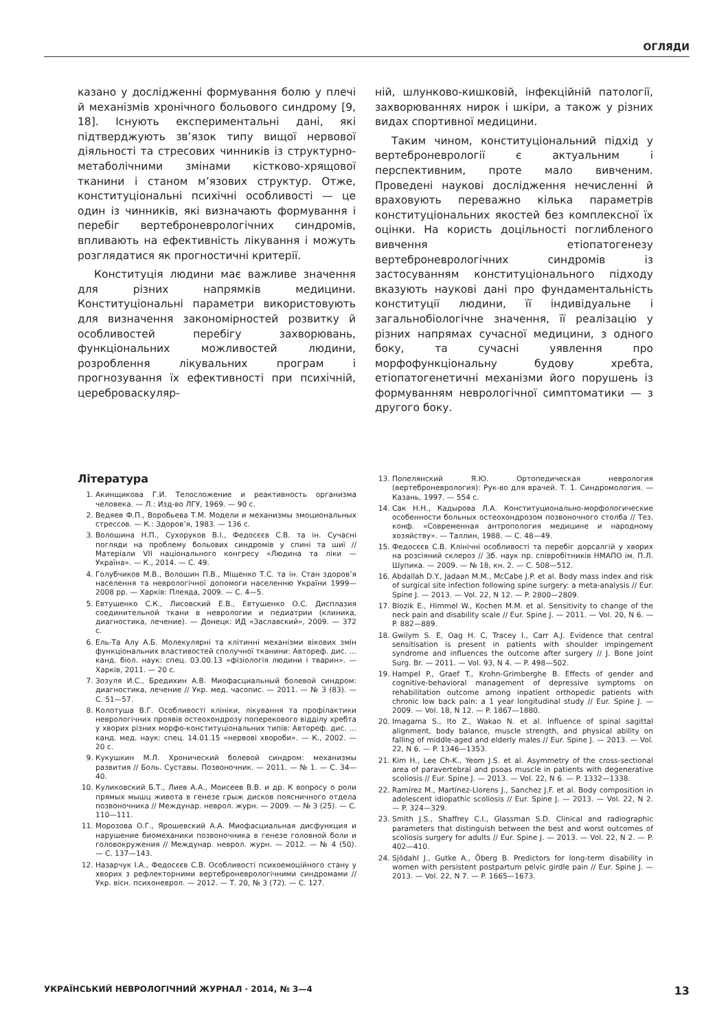ОГЛЯДИ
казано у дослідженні формування болю у плечі й механізмів хронічного больового синдрому [9, 18]. Існують експериментальні дані, які підтверджують зв’язок типу вищої нервової діяльності та стресових чинників із структурно-метаболічними змінами кістково-хрящової тканини і станом м’язових структур. Отже, конституціональні психічні особливості — це один із чинників, які визначають формування і перебіг вертеброневрологічних синдромів, впливають на ефективність лікування і можуть розглядатися як прогностичні критерії.
Конституція людини має важливе значення для різних напрямків медицини. Конституціональні параметри використовують для визначення закономірностей розвитку й особливостей перебігу захворювань, функціональних можливостей людини, розроблення лікувальних програм і прогнозування їх ефективності при психічній, цереброваскуляр-
ній, шлунково-кишковій, інфекційній патології, захворюваннях нирок і шкіри, а також у різних видах спортивної медицини.
Таким чином, конституціональний підхід у вертеброневрології є актуальним і перспективним, проте мало вивченим. Проведені наукові дослідження нечисленні й враховують переважно кілька параметрів конституціональних якостей без комплексної їх оцінки. На користь доцільності поглибленого вивчення етіопатогенезу вертеброневрологічних синдромів із застосуванням конституціонального підходу вказують наукові дані про фундаментальність конституції людини, її індивідуальне і загальнобіологічне значення, її реалізацію у різних напрямах сучасної медицини, з одного боку, та сучасні уявлення про морфофункціональну будову хребта, етіопатогенетичні механізми його порушень із формуванням неврологічної симптоматики — з другого боку.
Література
1. Акинщикова Г.И. Телосложение и реактивность организма человека. — Л.: Изд-во ЛГУ, 1969. — 90 с.
2. Ведяев Ф.П., Воробьева Т.М. Модели и механизмы эмоциональных стрессов. — К.: Здоров’я, 1983. — 136 с.
3. Волошина Н.П., Сухоруков В.І., Федосєєв С.В. та ін. Сучасні погляди на проблему больових синдромів у спині та шиї // Матеріали VII національного конгресу «Людина та ліки — Україна». — К., 2014. — С. 49.
4. Голубчиков М.В., Волошин П.В., Міщенко Т.С. та ін. Стан здоров’я населення та неврологічної допомоги населенню України 1999—2008 рр. — Харків: Плеяда, 2009. — С. 4—5.
5. Евтушенко С.К., Лисовский Е.В., Евтушенко О.С. Дисплазия соединительной ткани в неврологии и педиатрии (клиника, диагностика, лечение). — Донецк: ИД «Заславский», 2009. — 372 с.
6. Ель-Та Алу А.Б. Молекулярні та клітинні механізми вікових змін функціональних властивостей сполучної тканини: Автореф. дис. …канд. біол. наук: спец. 03.00.13 «фізіологія людини і тварин». — Харків, 2011. — 20 с.
7. Зозуля И.С., Бредихин А.В. Миофасциальный болевой синдром: диагностика, лечение // Укр. мед. часопис. — 2011. — № 3 (83). — С. 51—57.
8. Колотуша В.Г. Особливості клініки, лікування та профілактики неврологічних проявів остеохондрозу поперекового відділу хребта у хворих різних морфо-конституціональних типів: Автореф. дис. …канд. мед. наук: спец. 14.01.15 «нервові хвороби». — К., 2002. — 20 с.
9. Кукушкин М.Л. Хронический болевой синдром: механизмы развития // Боль. Суставы. Позвоночник. — 2011. — № 1. — С. 34—40.
10. Куликовский Б.Т., Лиев А.А., Моисеев В.В. и др. К вопросу о роли прямых мышц живота в генезе грыж дисков поясничного отдела позвоночника // Междунар. неврол. журн. — 2009. — № 3 (25). — С. 110—111.
11. Морозова О.Г., Ярошевский А.А. Миофасциальная дисфункция и нарушение биомеханики позвоночника в генезе головной боли и головокружения // Междунар. неврол. журн. — 2012. — № 4 (50). — С. 137—143.
12. Назарчук І.А., Федосєєв С.В. Особливості психоемоційного стану у хворих з рефлекторними вертеброневрологічними синдромами // Укр. вісн. психоневрол. — 2012. — Т. 20, № 3 (72). — С. 127.
13. Попелянский Я.Ю. Ортопедическая неврология (вертеброневрология): Рук-во для врачей. Т. 1. Синдромология. — Казань, 1997. — 554 с.
14. Сак Н.Н., Кадырова Л.А. Конституционально-морфологические особенности больных остеохондрозом позвоночного столба // Тез. конф. «Современная антропология медицине и народному хозяйству». — Таллин, 1988. — С. 48—49.
15. Федосєєв С.В. Клінічні особливості та перебіг дорсалгій у хворих на розсіяний склероз // Зб. наук пр. співробітників НМАПО ім. П.Л. Шупика. — 2009. — № 18, кн. 2. — С. 508—512.
16. Abdallah D.Y., Jadaan M.M., McCabe J.P. et al. Body mass index and risk of surgical site infection following spine surgery: a meta-analysis // Eur. Spine J. — 2013. — Vol. 22, N 12. — P. 2800—2809.
17. Blozik E., Himmel W., Kochen M.M. et al. Sensitivity to change of the neck pain and disability scale // Eur. Spine J. — 2011. — Vol. 20, N 6. — P. 882—889.
18. Gwilym S. E, Oag H. C, Tracey I., Carr A.J. Evidence that central sensitisation is present in patients with shoulder impingement syndrome and influences the outcome after surgery // J. Bone Joint Surg. Br. — 2011. — Vol. 93, N 4. — P. 498—502.
19. Hampel P., Graef T., Krohn-Grimberghe B. Effects of gender and cognitive-behavioral management of depressive symptoms on rehabilitation outcome among inpatient orthopedic patients with chronic low back pain: a 1 year longitudinal study // Eur. Spine J. — 2009. — Vol. 18, N 12. — P. 1867—1880.
20. Imagama S., Ito Z., Wakao N. et al. Influence of spinal sagittal alignment, body balance, muscle strength, and physical ability on falling of middle-aged and elderly males // Eur. Spine J. — 2013. — Vol. 22, N 6. — P. 1346—1353.
21. Kim H., Lee Ch-K., Yeom J.S. et al. Asymmetry of the cross-sectional area of paravertebral and psoas muscle in patients with degenerative scoliosis // Eur. Spine J. — 2013. — Vol. 22, N 6. — P. 1332—1338.
22. Ramírez M., Martínez-Llorens J., Sanchez J.F. et al. Body composition in adolescent idiopathic scoliosis // Eur. Spine J. — 2013. — Vol. 22, N 2. — P. 324—329.
23. Smith J.S., Shaffrey C.I., Glassman S.D. Clinical and radiographic parameters that distinguish between the best and worst outcomes of scoliosis surgery for adults // Eur. Spine J. — 2013. — Vol. 22, N 2. — P. 402—410.
24. Sjödahl J., Gutke A., Öberg B. Predictors for long-term disability in women with persistent postpartum pelvic girdle pain // Eur. Spine J. — 2013. — Vol. 22, N 7. — P. 1665—1673.
УКРАЇНСЬКИЙ НЕВРОЛОГІЧНИЙ ЖУРНАЛ · 2014, № 3—4 13